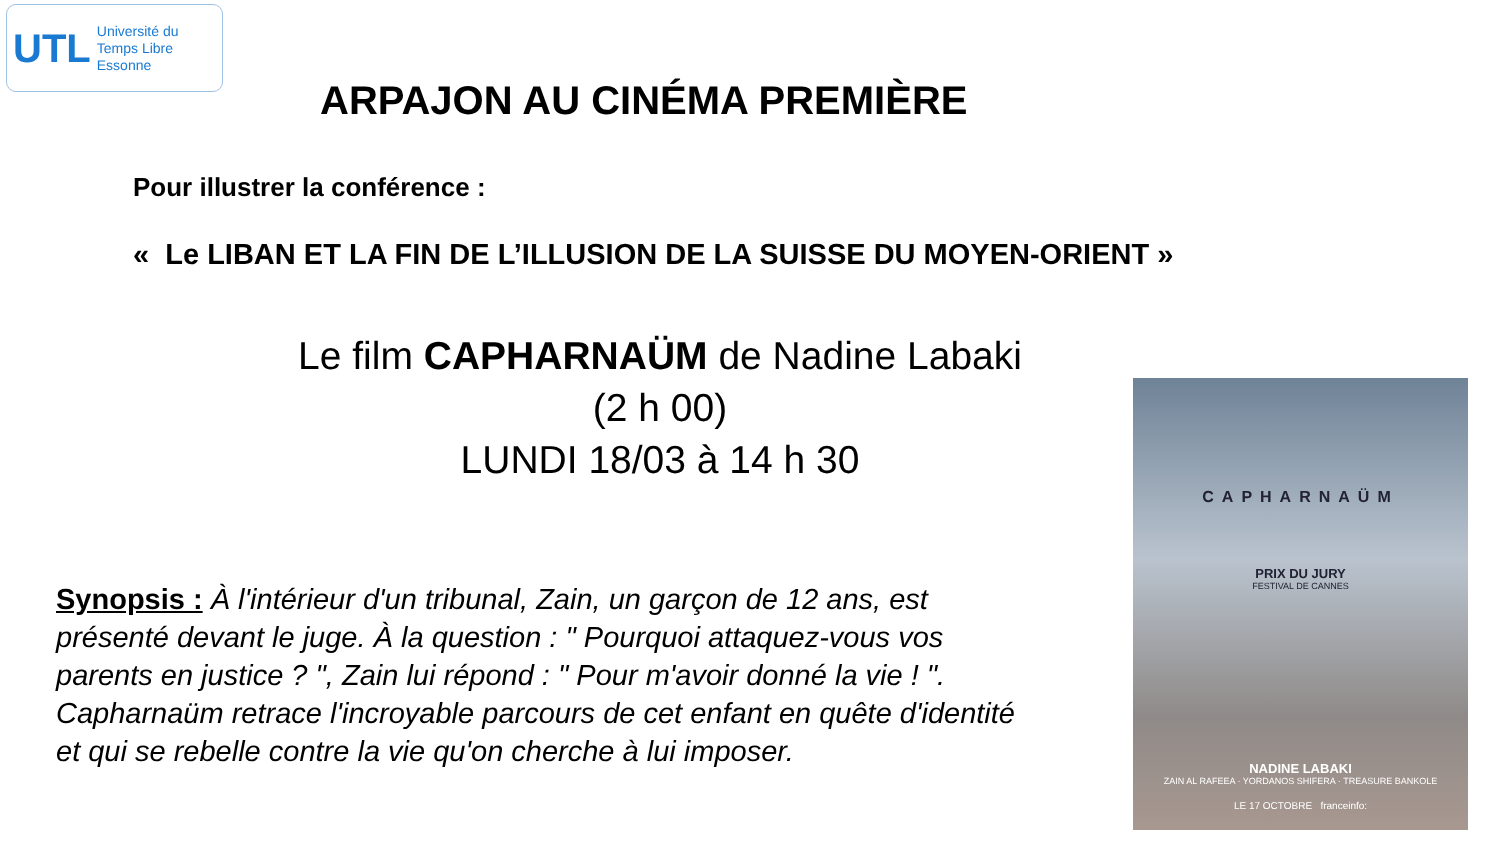UTL Université du
Temps Libre
Essonne
ARPAJON AU CINÉMA PREMIÈRE
Pour illustrer la conférence :
« Le LIBAN ET LA FIN DE L’ILLUSION DE LA SUISSE DU MOYEN-ORIENT »
Le film CAPHARNAÜM de Nadine Labaki
(2 h 00)
LUNDI 18/03 à 14 h 30
Synopsis : À l'intérieur d'un tribunal, Zain, un garçon de 12 ans, est présenté devant le juge. À la question : " Pourquoi attaquez-vous vos parents en justice ? ", Zain lui répond : " Pour m'avoir donné la vie ! ". Capharnaüm retrace l'incroyable parcours de cet enfant en quête d'identité et qui se rebelle contre la vie qu'on cherche à lui imposer.
CAPHARNAÜM
PRIX DU JURY
FESTIVAL DE CANNES
NADINE LABAKI
ZAIN AL RAFEEA · YORDANOS SHIFERA · TREASURE BANKOLE
LE 17 OCTOBRE franceinfo: